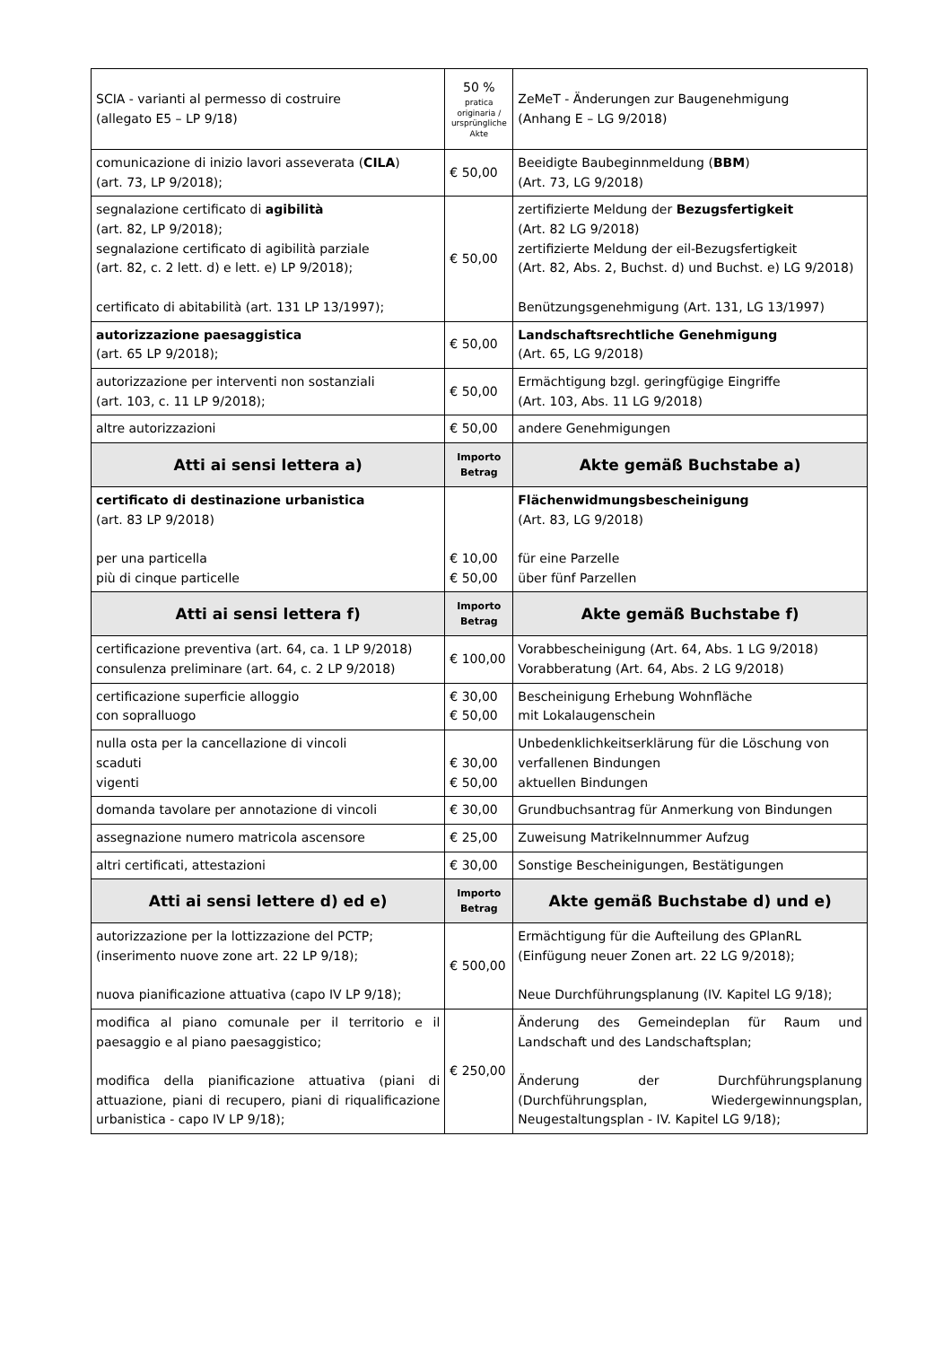| SCIA - varianti al permesso di costruire (allegato E5 – LP 9/18) | 50 % pratica originaria / ursprüngliche Akte | ZeMeT - Änderungen zur Baugenehmigung (Anhang E – LG 9/2018) |
| comunicazione di inizio lavori asseverata ( CILA ) (art. 73, LP 9/2018); | € 50,00 | Beeidigte Baubeginnmeldung ( BBM ) (Art. 73, LG 9/2018) |
| segnalazione certificato di agibilità (art. 82, LP 9/2018); segnalazione certificato di agibilità parziale (art. 82, c. 2 lett. d) e lett. e) LP 9/2018); certificato di abitabilità (art. 131 LP 13/1997); | € 50,00 | zertifizierte Meldung der Bezugsfertigkeit (Art. 82 LG 9/2018) zertifizierte Meldung der eil-Bezugsfertigkeit (Art. 82, Abs. 2, Buchst. d) und Buchst. e) LG 9/2018) Benützungsgenehmigung (Art. 131, LG 13/1997) |
| autorizzazione paesaggistica (art. 65 LP 9/2018); | € 50,00 | Landschaftsrechtliche Genehmigung (Art. 65, LG 9/2018) |
| autorizzazione per interventi non sostanziali (art. 103, c. 11 LP 9/2018); | € 50,00 | Ermächtigung bzgl. geringfügige Eingriffe (Art. 103, Abs. 11 LG 9/2018) |
| altre autorizzazioni | € 50,00 | andere Genehmigungen |
| Atti ai sensi lettera a) | Importo Betrag | Akte gemäß Buchstabe a) |
| certificato di destinazione urbanistica (art. 83 LP 9/2018) per una particella più di cinque particelle | € 10,00 € 50,00 | Flächenwidmungsbescheinigung (Art. 83, LG 9/2018) für eine Parzelle über fünf Parzellen |
| Atti ai sensi lettera f) | Importo Betrag | Akte gemäß Buchstabe f) |
| certificazione preventiva (art. 64, ca. 1 LP 9/2018) consulenza preliminare (art. 64, c. 2 LP 9/2018) | € 100,00 | Vorabbescheinigung (Art. 64, Abs. 1 LG 9/2018) Vorabberatung (Art. 64, Abs. 2 LG 9/2018) |
| certificazione superficie alloggio con sopralluogo | € 30,00 € 50,00 | Bescheinigung Erhebung Wohnfläche mit Lokalaugenschein |
| nulla osta per la cancellazione di vincoli scaduti vigenti | € 30,00 € 50,00 | Unbedenklichkeitserklärung für die Löschung von verfallenen Bindungen aktuellen Bindungen |
| domanda tavolare per annotazione di vincoli | € 30,00 | Grundbuchsantrag für Anmerkung von Bindungen |
| assegnazione numero matricola ascensore | € 25,00 | Zuweisung Matrikelnnummer Aufzug |
| altri certificati, attestazioni | € 30,00 | Sonstige Bescheinigungen, Bestätigungen |
| Atti ai sensi lettere d) ed e) | Importo Betrag | Akte gemäß Buchstabe d) und e) |
| autorizzazione per la lottizzazione del PCTP; (inserimento nuove zone art. 22 LP 9/18); nuova pianificazione attuativa (capo IV LP 9/18); | € 500,00 | Ermächtigung für die Aufteilung des GPlanRL (Einfügung neuer Zonen art. 22 LG 9/2018); Neue Durchführungsplanung (IV. Kapitel LG 9/18); |
| modifica al piano comunale per il territorio e il paesaggio e al piano paesaggistico; modifica della pianificazione attuativa (piani di attuazione, piani di recupero, piani di riqualificazione urbanistica - capo IV LP 9/18); | € 250,00 | Änderung des Gemeindeplan für Raum und Landschaft und des Landschaftsplan; Änderung der Durchführungsplanung (Durchführungsplan, Wiedergewinnungsplan, Neugestaltungsplan - IV. Kapitel LG 9/18); |